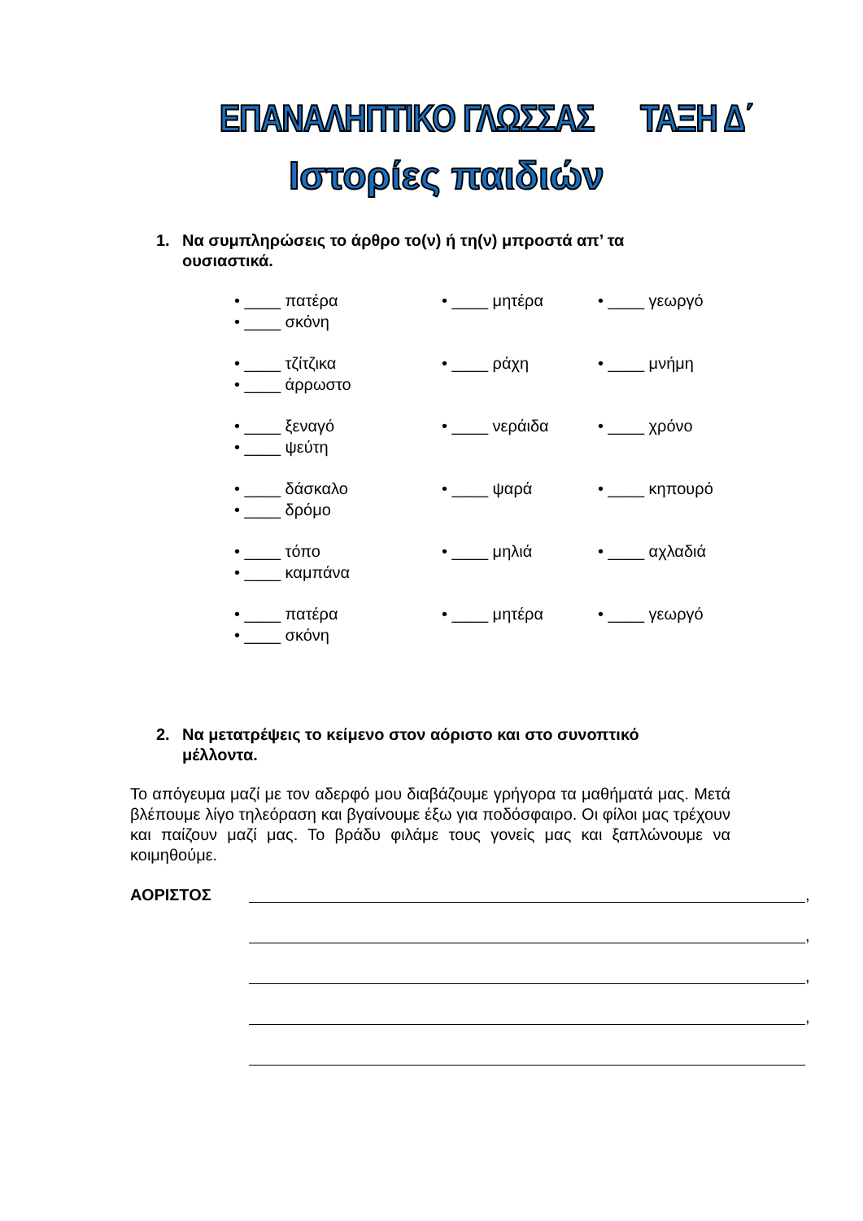ΕΠΑΝΑΛΗΠΤΙΚΟ ΓΛΩΣΣΑΣ ΤΑΞΗ Δ΄
Ιστορίες παιδιών
1. Να συμπληρώσεις το άρθρο το(ν) ή τη(ν) μπροστά απ’ τα
ουσιαστικά.
• ____ πατέρα • ____ μητέρα • ____ γεωργό
• ____ σκόνη
• ____ τζίτζικα • ____ ράχη • ____ μνήμη
• ____ άρρωστο
• ____ ξεναγό • ____ νεράιδα • ____ χρόνο
• ____ ψεύτη
• ____ δάσκαλο • ____ ψαρά • ____ κηπουρό
• ____ δρόμο
• ____ τόπο • ____ μηλιά • ____ αχλαδιά
• ____ καμπάνα
• ____ πατέρα • ____ μητέρα • ____ γεωργό
• ____ σκόνη
2. Να μετατρέψεις το κείμενο στον αόριστο και στο συνοπτικό
μέλλοντα.
Το απόγευμα μαζί με τον αδερφό μου διαβάζουμε γρήγορα τα μαθήματά μας. Μετά βλέπουμε λίγο τηλεόραση και βγαίνουμε έξω για ποδόσφαιρο. Οι φίλοι μας τρέχουν και παίζουν μαζί μας. Το βράδυ φιλάμε τους γονείς μας και ξαπλώνουμε να κοιμηθούμε.
ΑΟΡΙΣΤΟΣ
,
,
,
,